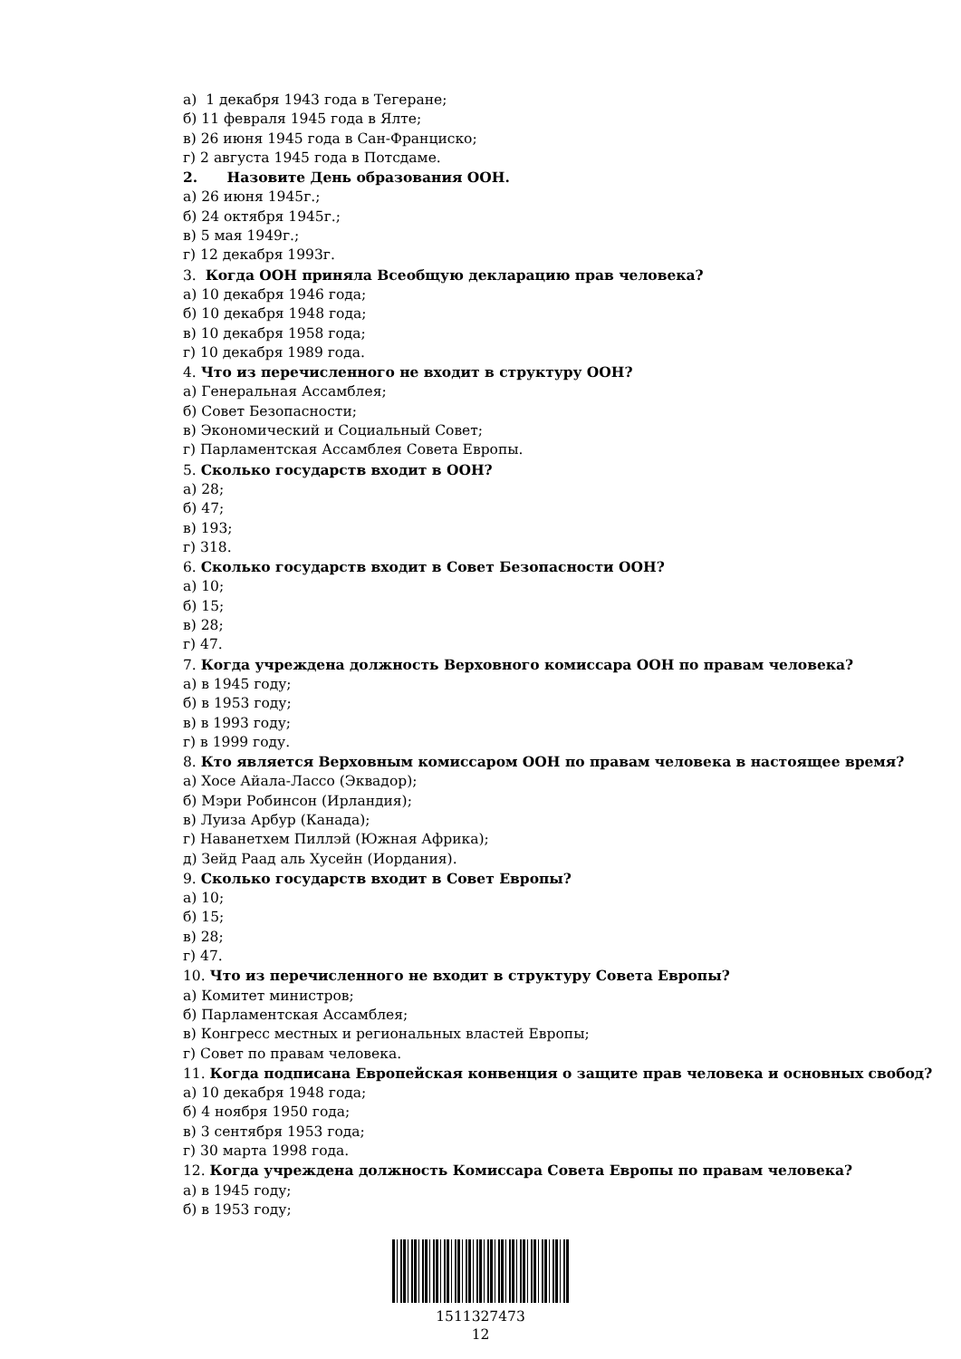а) 1 декабря 1943 года в Тегеране;
б) 11 февраля 1945 года в Ялте;
в) 26 июня 1945 года в Сан-Франциско;
г) 2 августа 1945 года в Потсдаме.
2. Назовите День образования ООН.
а) 26 июня 1945г.;
б) 24 октября 1945г.;
в) 5 мая 1949г.;
г) 12 декабря 1993г.
3. Когда ООН приняла Всеобщую декларацию прав человека?
а) 10 декабря 1946 года;
б) 10 декабря 1948 года;
в) 10 декабря 1958 года;
г) 10 декабря 1989 года.
4. Что из перечисленного не входит в структуру ООН?
а) Генеральная Ассамблея;
б) Совет Безопасности;
в) Экономический и Социальный Совет;
г) Парламентская Ассамблея Совета Европы.
5. Сколько государств входит в ООН?
а) 28;
б) 47;
в) 193;
г) 318.
6. Сколько государств входит в Совет Безопасности ООН?
а) 10;
б) 15;
в) 28;
г) 47.
7. Когда учреждена должность Верховного комиссара ООН по правам человека?
а) в 1945 году;
б) в 1953 году;
в) в 1993 году;
г) в 1999 году.
8. Кто является Верховным комиссаром ООН по правам человека в настоящее время?
а) Хосе Айала-Лассо (Эквадор);
б) Мэри Робинсон (Ирландия);
в) Луиза Арбур (Канада);
г) Наванетхем Пиллэй (Южная Африка);
д) Зейд Раад аль Хусейн (Иордания).
9. Сколько государств входит в Совет Европы?
а) 10;
б) 15;
в) 28;
г) 47.
10. Что из перечисленного не входит в структуру Совета Европы?
а) Комитет министров;
б) Парламентская Ассамблея;
в) Конгресс местных и региональных властей Европы;
г) Совет по правам человека.
11. Когда подписана Европейская конвенция о защите прав человека и основных свобод?
а) 10 декабря 1948 года;
б) 4 ноября 1950 года;
в) 3 сентября 1953 года;
г) 30 марта 1998 года.
12. Когда учреждена должность Комиссара Совета Европы по правам человека?
а) в 1945 году;
б) в 1953 году;
1511327473
12